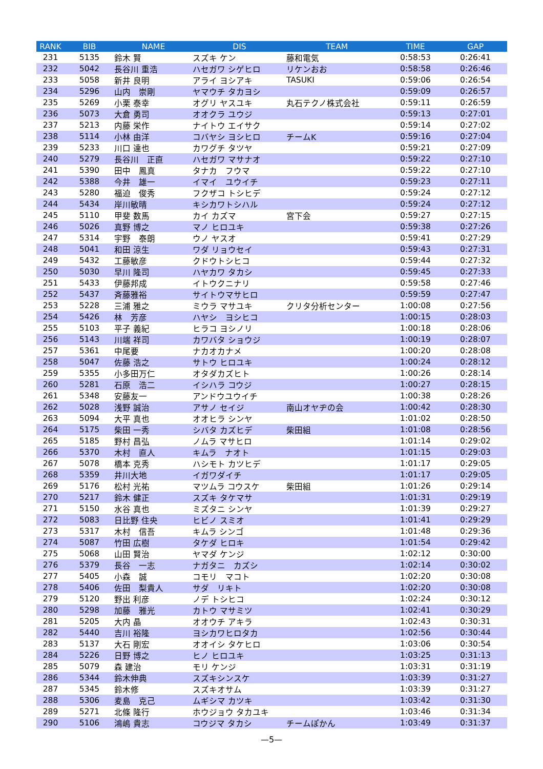| RANK | BIB | NAME | DIS | TEAM | TIME | GAP |
| --- | --- | --- | --- | --- | --- | --- |
| 231 | 5135 | 鈴木 賢 | スズキ ケン | 藤和電気 | 0:58:53 | 0:26:41 |
| 232 | 5042 | 長谷川 重浩 | ハセガワ シゲヒロ | リケンおお | 0:58:58 | 0:26:46 |
| 233 | 5058 | 新井 良明 | アライ ヨシアキ | TASUKI | 0:59:06 | 0:26:54 |
| 234 | 5296 | 山内 崇剛 | ヤマウチ タカヨシ | | 0:59:09 | 0:26:57 |
| 235 | 5269 | 小栗 泰幸 | オグリ ヤスユキ | 丸石テクノ株式会社 | 0:59:11 | 0:26:59 |
| 236 | 5073 | 大倉 勇司 | オオクラ ユウジ | | 0:59:13 | 0:27:01 |
| 237 | 5213 | 内藤 栄作 | ナイトウ エイサク | | 0:59:14 | 0:27:02 |
| 238 | 5114 | 小林 由洋 | コバヤシ ヨシヒロ | チームK | 0:59:16 | 0:27:04 |
| 239 | 5233 | 川口 達也 | カワグチ タツヤ | | 0:59:21 | 0:27:09 |
| 240 | 5279 | 長谷川 正直 | ハセガワ マサナオ | | 0:59:22 | 0:27:10 |
| 241 | 5390 | 田中 鳳真 | タナカ フウマ | | 0:59:22 | 0:27:10 |
| 242 | 5388 | 今井 雄一 | イマイ ユウイチ | | 0:59:23 | 0:27:11 |
| 243 | 5280 | 福迫 俊秀 | フクザコ トシヒデ | | 0:59:24 | 0:27:12 |
| 244 | 5434 | 岸川敏晴 | キシカワトシハル | | 0:59:24 | 0:27:12 |
| 245 | 5110 | 甲斐 数馬 | カイ カズマ | 宮下会 | 0:59:27 | 0:27:15 |
| 246 | 5026 | 真野 博之 | マノ ヒロユキ | | 0:59:38 | 0:27:26 |
| 247 | 5314 | 宇野 泰朗 | ウノ ヤスオ | | 0:59:41 | 0:27:29 |
| 248 | 5041 | 和田 涼生 | ワダ リョウセイ | | 0:59:43 | 0:27:31 |
| 249 | 5432 | 工藤敏彦 | クドウトシヒコ | | 0:59:44 | 0:27:32 |
| 250 | 5030 | 早川 隆司 | ハヤカワ タカシ | | 0:59:45 | 0:27:33 |
| 251 | 5433 | 伊藤邦成 | イトウクニナリ | | 0:59:58 | 0:27:46 |
| 252 | 5437 | 斉藤雅裕 | サイトウマサヒロ | | 0:59:59 | 0:27:47 |
| 253 | 5228 | 三浦 雅之 | ミウラ マサユキ | クリタ分析センター | 1:00:08 | 0:27:56 |
| 254 | 5426 | 林 芳彦 | ハヤシ ヨシヒコ | | 1:00:15 | 0:28:03 |
| 255 | 5103 | 平子 義紀 | ヒラコ ヨシノリ | | 1:00:18 | 0:28:06 |
| 256 | 5143 | 川端 祥司 | カワバタ ショウジ | | 1:00:19 | 0:28:07 |
| 257 | 5361 | 中尾要 | ナカオカナメ | | 1:00:20 | 0:28:08 |
| 258 | 5047 | 佐藤 浩之 | サトウ ヒロユキ | | 1:00:24 | 0:28:12 |
| 259 | 5355 | 小多田万仁 | オタダカズヒト | | 1:00:26 | 0:28:14 |
| 260 | 5281 | 石原 浩二 | イシハラ コウジ | | 1:00:27 | 0:28:15 |
| 261 | 5348 | 安藤友一 | アンドウユウイチ | | 1:00:38 | 0:28:26 |
| 262 | 5028 | 浅野 誠治 | アサノ セイジ | 南山オヤヂの会 | 1:00:42 | 0:28:30 |
| 263 | 5094 | 大平 真也 | オオヒラ シンヤ | | 1:01:02 | 0:28:50 |
| 264 | 5175 | 柴田 一秀 | シバタ カズヒデ | 柴田組 | 1:01:08 | 0:28:56 |
| 265 | 5185 | 野村 昌弘 | ノムラ マサヒロ | | 1:01:14 | 0:29:02 |
| 266 | 5370 | 木村 直人 | キムラ ナオト | | 1:01:15 | 0:29:03 |
| 267 | 5078 | 橋本 克秀 | ハシモト カツヒデ | | 1:01:17 | 0:29:05 |
| 268 | 5359 | 井川大地 | イガワダイチ | | 1:01:17 | 0:29:05 |
| 269 | 5176 | 松村 光祐 | マツムラ コウスケ | 柴田組 | 1:01:26 | 0:29:14 |
| 270 | 5217 | 鈴木 健正 | スズキ タケマサ | | 1:01:31 | 0:29:19 |
| 271 | 5150 | 水谷 真也 | ミズタニ シンヤ | | 1:01:39 | 0:29:27 |
| 272 | 5083 | 日比野 住央 | ヒビノ スミオ | | 1:01:41 | 0:29:29 |
| 273 | 5317 | 木村 信吾 | キムラ シンゴ | | 1:01:48 | 0:29:36 |
| 274 | 5087 | 竹田 広樹 | タケダ ヒロキ | | 1:01:54 | 0:29:42 |
| 275 | 5068 | 山田 賢治 | ヤマダ ケンジ | | 1:02:12 | 0:30:00 |
| 276 | 5379 | 長谷 一志 | ナガタニ カズシ | | 1:02:14 | 0:30:02 |
| 277 | 5405 | 小森 誠 | コモリ マコト | | 1:02:20 | 0:30:08 |
| 278 | 5406 | 佐田 梨貴人 | サダ リキト | | 1:02:20 | 0:30:08 |
| 279 | 5120 | 野出 利彦 | ノデ トシヒコ | | 1:02:24 | 0:30:12 |
| 280 | 5298 | 加藤 雅光 | カトウ マサミツ | | 1:02:41 | 0:30:29 |
| 281 | 5205 | 大内 晶 | オオウチ アキラ | | 1:02:43 | 0:30:31 |
| 282 | 5440 | 吉川 裕隆 | ヨシカワヒロタカ | | 1:02:56 | 0:30:44 |
| 283 | 5137 | 大石 剛宏 | オオイシ タケヒロ | | 1:03:06 | 0:30:54 |
| 284 | 5226 | 日野 博之 | ヒノ ヒロユキ | | 1:03:25 | 0:31:13 |
| 285 | 5079 | 森 建治 | モリ ケンジ | | 1:03:31 | 0:31:19 |
| 286 | 5344 | 鈴木伸典 | スズキシンスケ | | 1:03:39 | 0:31:27 |
| 287 | 5345 | 鈴木修 | スズキオサム | | 1:03:39 | 0:31:27 |
| 288 | 5306 | 麦島 克己 | ムギシマ カツキ | | 1:03:42 | 0:31:30 |
| 289 | 5271 | 北條 隆行 | ホウジョウ タカユキ | | 1:03:46 | 0:31:34 |
| 290 | 5106 | 鴻嶋 貴志 | コウジマ タカシ | チームぽかん | 1:03:49 | 0:31:37 |
—5—